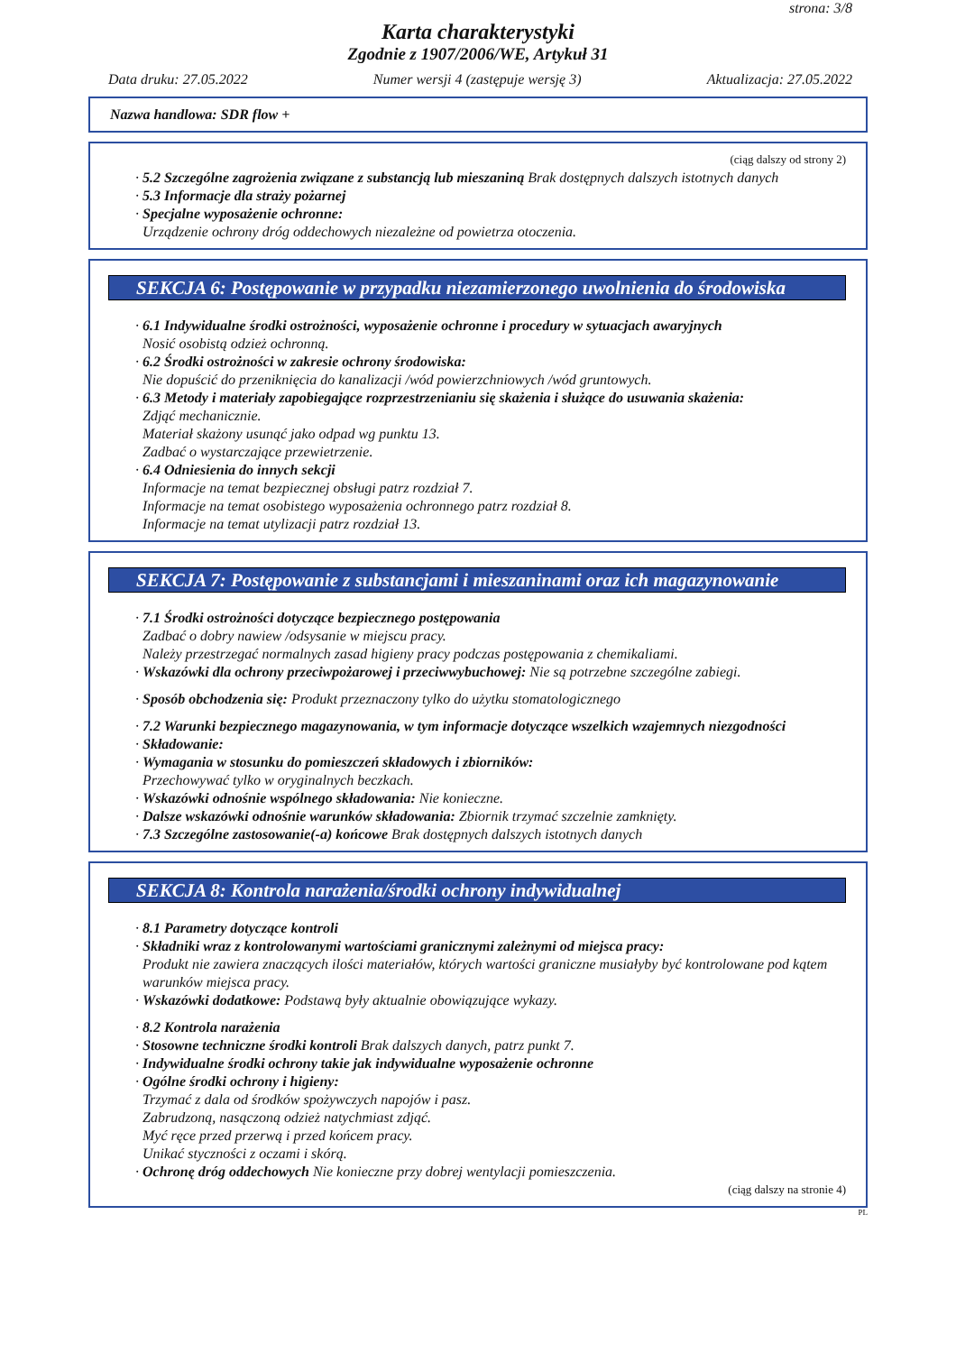strona: 3/8
Karta charakterystyki
Zgodnie z 1907/2006/WE, Artykuł 31
Data druku: 27.05.2022 Numer wersji 4 (zastępuje wersję 3) Aktualizacja: 27.05.2022
Nazwa handlowa: SDR flow +
(ciąg dalszy od strony 2)
· 5.2 Szczególne zagrożenia związane z substancją lub mieszaniną Brak dostępnych dalszych istotnych danych
· 5.3 Informacje dla straży pożarnej
· Specjalne wyposażenie ochronne:
Urządzenie ochrony dróg oddechowych niezależne od powietrza otoczenia.
SEKCJA 6: Postępowanie w przypadku niezamierzonego uwolnienia do środowiska
· 6.1 Indywidualne środki ostrożności, wyposażenie ochronne i procedury w sytuacjach awaryjnych
Nosić osobistą odzież ochronną.
· 6.2 Środki ostrożności w zakresie ochrony środowiska:
Nie dopuścić do przeniknięcia do kanalizacji /wód powierzchniowych /wód gruntowych.
· 6.3 Metody i materiały zapobiegające rozprzestrzenianiu się skażenia i służące do usuwania skażenia:
Zdjąć mechanicznie.
Materiał skażony usunąć jako odpad wg punktu 13.
Zadbać o wystarczające przewietrzenie.
· 6.4 Odniesienia do innych sekcji
Informacje na temat bezpiecznej obsługi patrz rozdział 7.
Informacje na temat osobistego wyposażenia ochronnego patrz rozdział 8.
Informacje na temat utylizacji patrz rozdział 13.
SEKCJA 7: Postępowanie z substancjami i mieszaninami oraz ich magazynowanie
· 7.1 Środki ostrożności dotyczące bezpiecznego postępowania
Zadbać o dobry nawiew /odsysanie w miejscu pracy.
Należy przestrzegać normalnych zasad higieny pracy podczas postępowania z chemikaliami.
· Wskazówki dla ochrony przeciwpożarowej i przeciwwybuchowej: Nie są potrzebne szczególne zabiegi.
· Sposób obchodzenia się: Produkt przeznaczony tylko do użytku stomatologicznego
· 7.2 Warunki bezpiecznego magazynowania, w tym informacje dotyczące wszelkich wzajemnych niezgodności
· Składowanie:
· Wymagania w stosunku do pomieszczeń składowych i zbiorników:
Przechowywać tylko w oryginalnych beczkach.
· Wskazówki odnośnie wspólnego składowania: Nie konieczne.
· Dalsze wskazówki odnośnie warunków składowania: Zbiornik trzymać szczelnie zamknięty.
· 7.3 Szczególne zastosowanie(-a) końcowe Brak dostępnych dalszych istotnych danych
SEKCJA 8: Kontrola narażenia/środki ochrony indywidualnej
· 8.1 Parametry dotyczące kontroli
· Składniki wraz z kontrolowanymi wartościami granicznymi zależnymi od miejsca pracy:
Produkt nie zawiera znaczących ilości materiałów, których wartości graniczne musiałyby być kontrolowane pod kątem warunków miejsca pracy.
· Wskazówki dodatkowe: Podstawą były aktualnie obowiązujące wykazy.
· 8.2 Kontrola narażenia
· Stosowne techniczne środki kontroli Brak dalszych danych, patrz punkt 7.
· Indywidualne środki ochrony takie jak indywidualne wyposażenie ochronne
· Ogólne środki ochrony i higieny:
Trzymać z dala od środków spożywczych napojów i pasz.
Zabrudzoną, nasączoną odzież natychmiast zdjąć.
Myć ręce przed przerwą i przed końcem pracy.
Unikać styczności z oczami i skórą.
· Ochronę dróg oddechowych Nie konieczne przy dobrej wentylacji pomieszczenia.
(ciąg dalszy na stronie 4)
PL